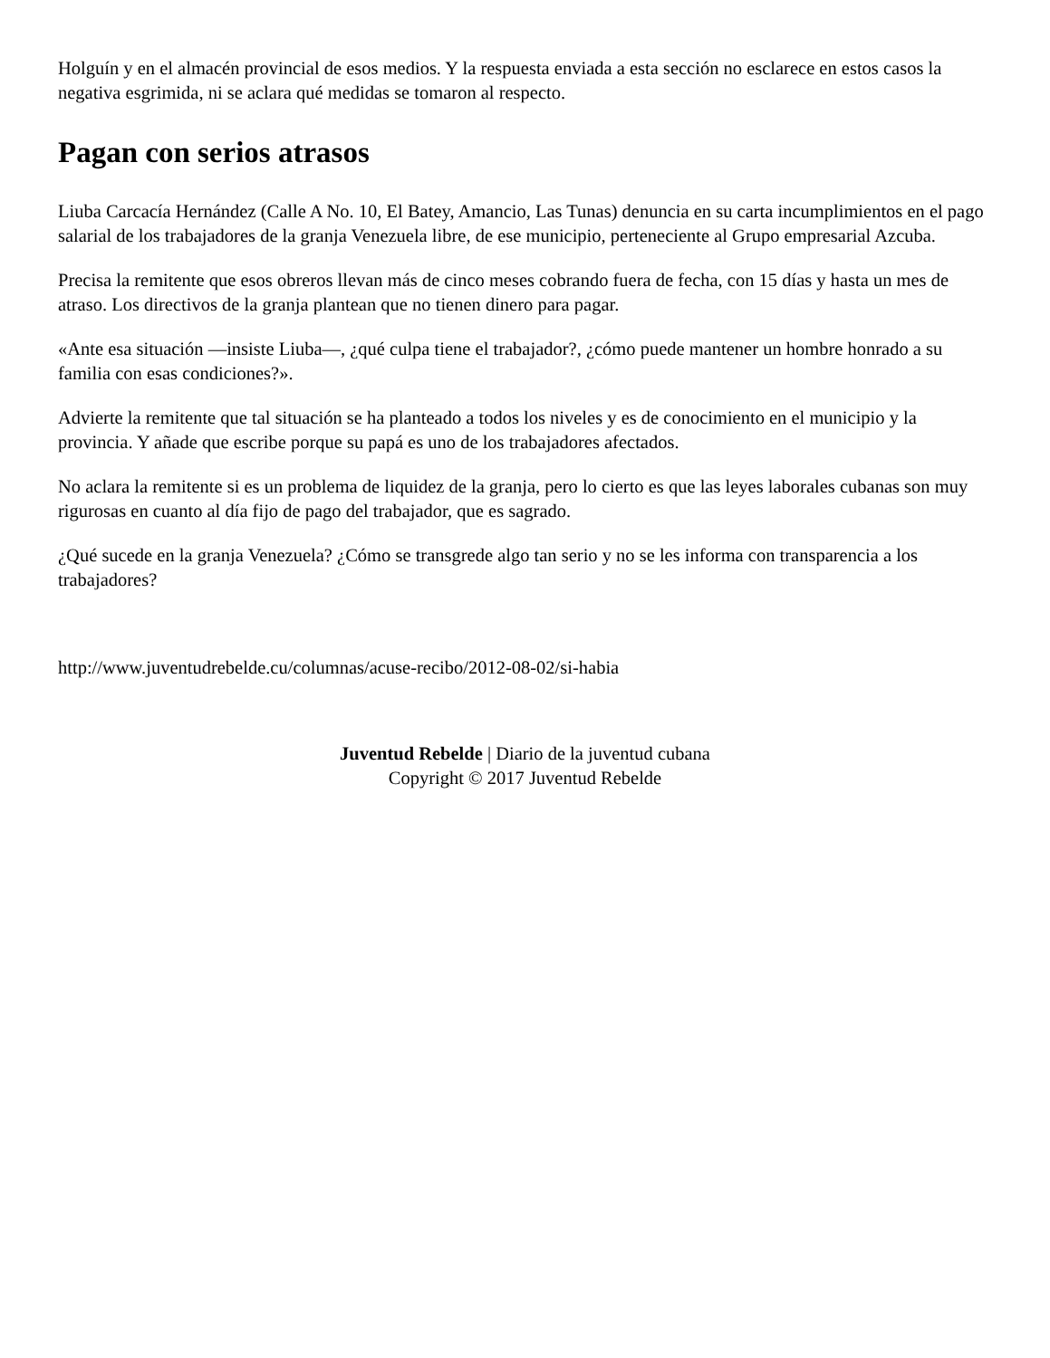Holguín y en el almacén provincial de esos medios. Y la respuesta enviada a esta sección no esclarece en estos casos la negativa esgrimida, ni se aclara qué medidas se tomaron al respecto.
Pagan con serios atrasos
Liuba Carcacía Hernández (Calle A No. 10, El Batey, Amancio, Las Tunas) denuncia en su carta incumplimientos en el pago salarial de los trabajadores de la granja Venezuela libre, de ese municipio, perteneciente al Grupo empresarial Azcuba.
Precisa la remitente que esos obreros llevan más de cinco meses cobrando fuera de fecha, con 15 días y hasta un mes de atraso. Los directivos de la granja plantean que no tienen dinero para pagar.
«Ante esa situación —insiste Liuba—, ¿qué culpa tiene el trabajador?, ¿cómo puede mantener un hombre honrado a su familia con esas condiciones?».
Advierte la remitente que tal situación se ha planteado a todos los niveles y es de conocimiento en el municipio y la provincia. Y añade que escribe porque su papá es uno de los trabajadores afectados.
No aclara la remitente si es un problema de liquidez de la granja, pero lo cierto es que las leyes laborales cubanas son muy rigurosas en cuanto al día fijo de pago del trabajador, que es sagrado.
¿Qué sucede en la granja Venezuela? ¿Cómo se transgrede algo tan serio y no se les informa con transparencia a los trabajadores?
http://www.juventudrebelde.cu/columnas/acuse-recibo/2012-08-02/si-habia
Juventud Rebelde | Diario de la juventud cubana
Copyright © 2017 Juventud Rebelde